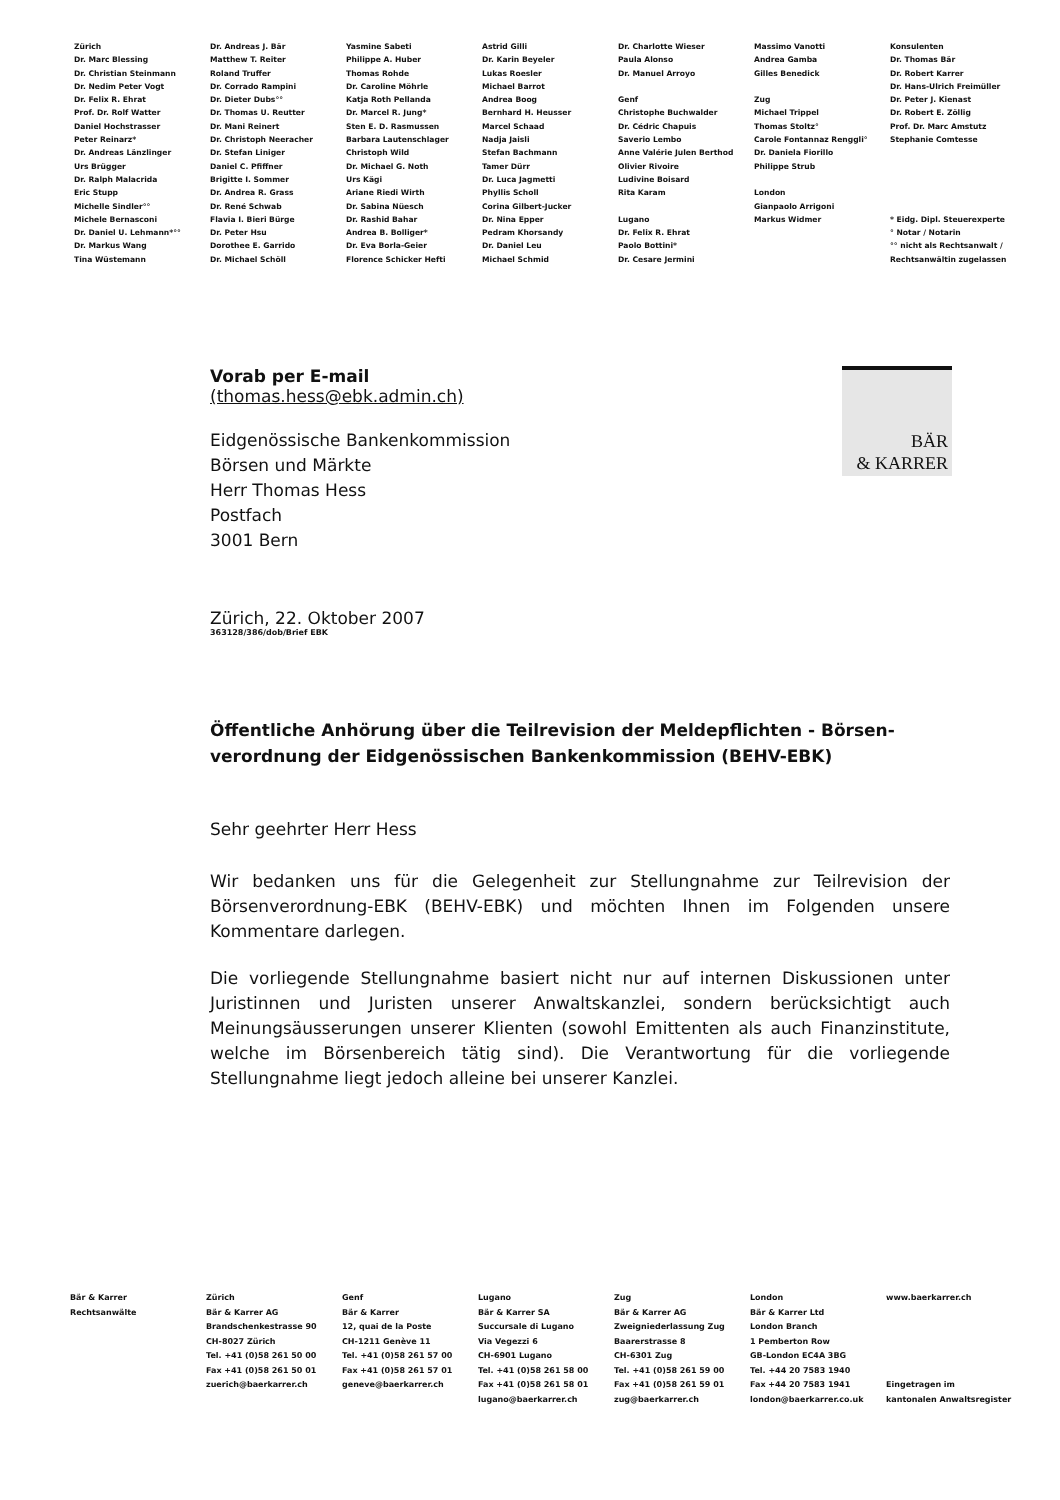Zürich
Dr. Marc Blessing
Dr. Christian Steinmann
Dr. Nedim Peter Vogt
Dr. Felix R. Ehrat
Prof. Dr. Rolf Watter
Daniel Hochstrasser
Peter Reinarz*
Dr. Andreas Länzlinger
Urs Brügger
Dr. Ralph Malacrida
Eric Stupp
Michelle Sindler°°
Michele Bernasconi
Dr. Daniel U. Lehmann*°°
Dr. Markus Wang
Tina Wüstemann
Dr. Andreas J. Bär
Matthew T. Reiter
Roland Truffer
Dr. Corrado Rampini
Dr. Dieter Dubs°°
Dr. Thomas U. Reutter
Dr. Mani Reinert
Dr. Christoph Neeracher
Dr. Stefan Liniger
Daniel C. Pfiffner
Brigitte I. Sommer
Dr. Andrea R. Grass
Dr. René Schwab
Flavia I. Bieri Bürge
Dr. Peter Hsu
Dorothee E. Garrido
Dr. Michael Schöll
Yasmine Sabeti
Philippe A. Huber
Thomas Rohde
Dr. Caroline Möhrle
Katja Roth Pellanda
Dr. Marcel R. Jung*
Sten E. D. Rasmussen
Barbara Lautenschlager
Christoph Wild
Dr. Michael G. Noth
Urs Kägi
Ariane Riedi Wirth
Dr. Sabina Nüesch
Dr. Rashid Bahar
Andrea B. Bolliger*
Dr. Eva Borla-Geier
Florence Schicker Hefti
Astrid Gilli
Dr. Karin Beyeler
Lukas Roesler
Michael Barrot
Andrea Boog
Bernhard H. Heusser
Marcel Schaad
Nadja Jaisli
Stefan Bachmann
Tamer Dürr
Dr. Luca Jagmetti
Phyllis Scholl
Corina Gilbert-Jucker
Dr. Nina Epper
Pedram Khorsandy
Dr. Daniel Leu
Michael Schmid
Dr. Charlotte Wieser
Paula Alonso
Dr. Manuel Arroyo
Genf
Christophe Buchwalder
Dr. Cédric Chapuis
Saverio Lembo
Anne Valérie Julen Berthod
Olivier Rivoire
Ludivine Boisard
Rita Karam
Lugano
Dr. Felix R. Ehrat
Paolo Bottini*
Dr. Cesare Jermini
Massimo Vanotti
Andrea Gamba
Gilles Benedick
Zug
Michael Trippel
Thomas Stoltz°
Carole Fontannaz Renggli°
Dr. Daniela Fiorillo
Philippe Strub
London
Gianpaolo Arrigoni
Markus Widmer
Konsulenten
Dr. Thomas Bär
Dr. Robert Karrer
Dr. Hans-Ulrich Freimüller
Dr. Peter J. Kienast
Dr. Robert E. Zöllig
Prof. Dr. Marc Amstutz
Stephanie Comtesse
* Eidg. Dipl. Steuerexperte
° Notar / Notarin
°° nicht als Rechtsanwalt /
Rechtsanwältin zugelassen
BÄR
& KARRER
Vorab per E-mail
(thomas.hess@ebk.admin.ch)
Eidgenössische Bankenkommission
Börsen und Märkte
Herr Thomas Hess
Postfach
3001 Bern
Zürich, 22. Oktober 2007
363128/386/dob/Brief EBK
Öffentliche Anhörung über die Teilrevision der Meldepflichten - Börsen-verordnung der Eidgenössischen Bankenkommission (BEHV-EBK)
Sehr geehrter Herr Hess
Wir bedanken uns für die Gelegenheit zur Stellungnahme zur Teilrevision der Börsenverordnung-EBK (BEHV-EBK) und möchten Ihnen im Folgenden unsere Kommentare darlegen.
Die vorliegende Stellungnahme basiert nicht nur auf internen Diskussionen unter Juristinnen und Juristen unserer Anwaltskanzlei, sondern berücksichtigt auch Meinungsäusserungen unserer Klienten (sowohl Emittenten als auch Finanzinstitute, welche im Börsenbereich tätig sind). Die Verantwortung für die vorliegende Stellungnahme liegt jedoch alleine bei unserer Kanzlei.
Bär & Karrer
Rechtsanwälte
Zürich
Bär & Karrer AG
Brandschenkestrasse 90
CH-8027 Zürich
Tel. +41 (0)58 261 50 00
Fax +41 (0)58 261 50 01
zuerich@baerkarrer.ch
Genf
Bär & Karrer
12, quai de la Poste
CH-1211 Genève 11
Tel. +41 (0)58 261 57 00
Fax +41 (0)58 261 57 01
geneve@baerkarrer.ch
Lugano
Bär & Karrer SA
Succursale di Lugano
Via Vegezzi 6
CH-6901 Lugano
Tel. +41 (0)58 261 58 00
Fax +41 (0)58 261 58 01
lugano@baerkarrer.ch
Zug
Bär & Karrer AG
Zweigniederlassung Zug
Baarerstrasse 8
CH-6301 Zug
Tel. +41 (0)58 261 59 00
Fax +41 (0)58 261 59 01
zug@baerkarrer.ch
London
Bär & Karrer Ltd
London Branch
1 Pemberton Row
GB-London EC4A 3BG
Tel. +44 20 7583 1940
Fax +44 20 7583 1941
london@baerkarrer.co.uk
www.baerkarrer.ch
Eingetragen im
kantonalen Anwaltsregister